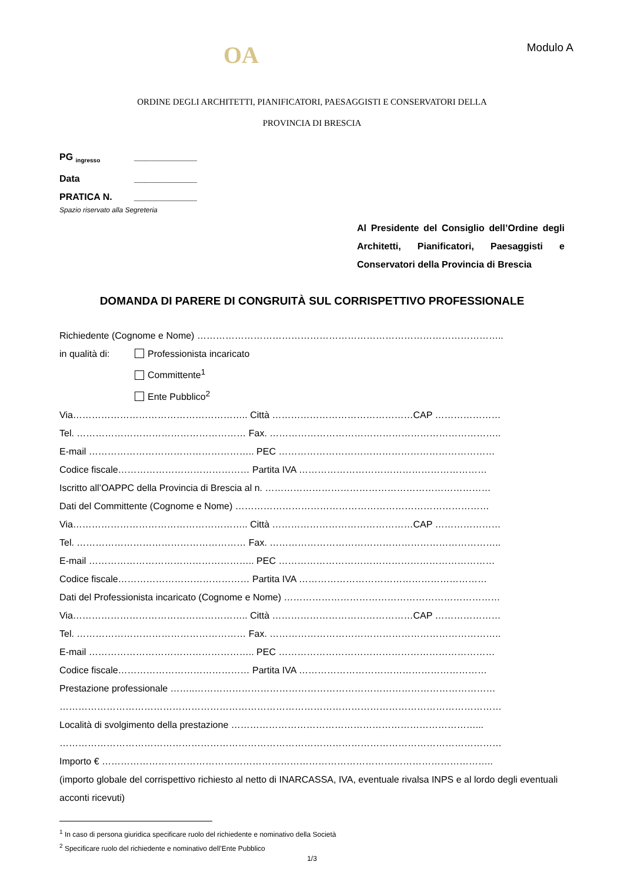OA
Modulo A
ORDINE DEGLI ARCHITETTI, PIANIFICATORI, PAESAGGISTI E CONSERVATORI DELLA
PROVINCIA DI BRESCIA
PG <sub>ingresso</sub> ____________
Data ____________
PRATICA N. ____________
Spazio riservato alla Segreteria
Al Presidente del Consiglio dell’Ordine degli Architetti, Pianificatori, Paesaggisti e Conservatori della Provincia di Brescia
DOMANDA DI PARERE DI CONGRUITÀ SUL CORRISPETTIVO PROFESSIONALE
Richiedente (Cognome e Nome) ……………………………………………………………………………………..
in qualità di: Professionista incaricato
Committente<sup>1</sup>
Ente Pubblico<sup>2</sup>
Via……………………………………………….. Città ………………………………………CAP …………………
Tel. ……………………………………………… Fax. ………………………………………………………………..
E-mail …………………………………………….. PEC ……………………………………………………………
Codice fiscale…………………………………… Partita IVA ……………………………………………………
Iscritto all’OAPPC della Provincia di Brescia al n. ………………………………………………………………
Dati del Committente (Cognome e Nome) ………………………………………………………………………
Via……………………………………………….. Città ………………………………………CAP …………………
Tel. ……………………………………………… Fax. ………………………………………………………………..
E-mail …………………………………………….. PEC ……………………………………………………………
Codice fiscale…………………………………… Partita IVA ……………………………………………………
Dati del Professionista incaricato (Cognome e Nome) ……………………………………………………………
Via……………………………………………….. Città ………………………………………CAP …………………
Tel. ……………………………………………… Fax. ………………………………………………………………..
E-mail …………………………………………….. PEC ……………………………………………………………
Codice fiscale…………………………………… Partita IVA ……………………………………………………
Prestazione professionale ……..……………………………………………………………………………………
……………………………………………………………………………………………………………………………
Località di svolgimento della prestazione ……………………………………………………………………...
……………………………………………………………………………………………………………………………
Importo € ……………………………………………………………………………………………………………..
(importo globale del corrispettivo richiesto al netto di INARCASSA, IVA, eventuale rivalsa INPS e al lordo degli eventuali acconti ricevuti)
<sup>1</sup> In caso di persona giuridica specificare ruolo del richiedente e nominativo della Società
<sup>2</sup> Specificare ruolo del richiedente e nominativo dell’Ente Pubblico
1/3